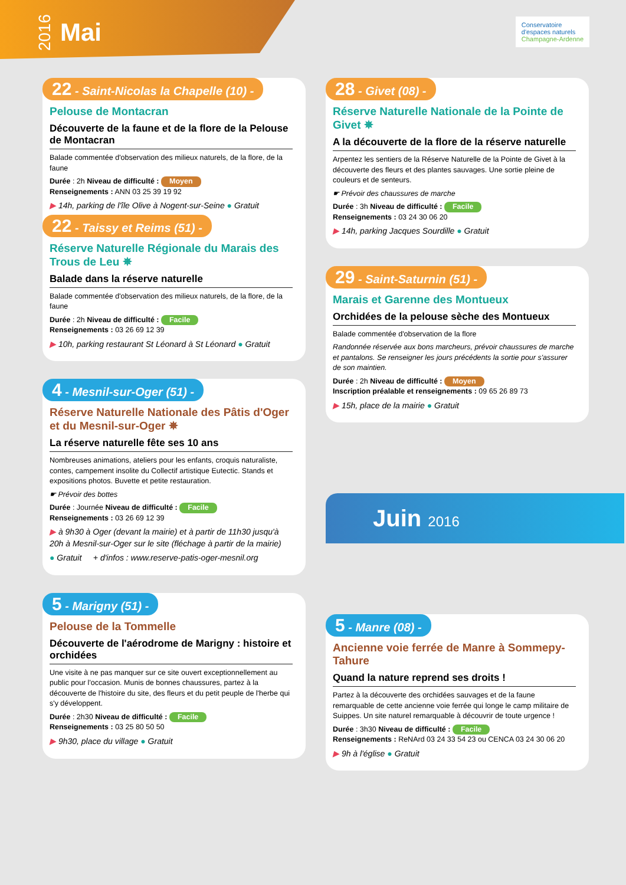2016 Mai
Conservatoire
d'espaces naturels
Champagne-Ardenne
22 - Saint-Nicolas la Chapelle (10) -
Pelouse de Montacran
Découverte de la faune et de la flore de la Pelouse de Montacran
Balade commentée d'observation des milieux naturels, de la flore, de la faune
Durée : 2h Niveau de difficulté : Moyen
Renseignements : ANN 03 25 39 19 92
▶ 14h, parking de l'île Olive à Nogent-sur-Seine ● Gratuit
22 - Taissy et Reims (51) -
Réserve Naturelle Régionale du Marais des Trous de Leu ✵
Balade dans la réserve naturelle
Balade commentée d'observation des milieux naturels, de la flore, de la faune
Durée : 2h Niveau de difficulté : Facile
Renseignements : 03 26 69 12 39
▶ 10h, parking restaurant St Léonard à St Léonard ● Gratuit
4 - Mesnil-sur-Oger (51) -
Réserve Naturelle Nationale des Pâtis d'Oger et du Mesnil-sur-Oger ✵
La réserve naturelle fête ses 10 ans
Nombreuses animations, ateliers pour les enfants, croquis naturaliste, contes, campement insolite du Collectif artistique Eutectic. Stands et expositions photos. Buvette et petite restauration.
☛ Prévoir des bottes
Durée : Journée Niveau de difficulté : Facile
Renseignements : 03 26 69 12 39
▶ à 9h30 à Oger (devant la mairie) et à partir de 11h30 jusqu'à 20h à Mesnil-sur-Oger sur le site (fléchage à partir de la mairie)
● Gratuit + d'infos : www.reserve-patis-oger-mesnil.org
5 - Marigny (51) -
Pelouse de la Tommelle
Découverte de l'aérodrome de Marigny : histoire et orchidées
Une visite à ne pas manquer sur ce site ouvert exceptionnellement au public pour l'occasion. Munis de bonnes chaussures, partez à la découverte de l'histoire du site, des fleurs et du petit peuple de l'herbe qui s'y développent.
Durée : 2h30 Niveau de difficulté : Facile
Renseignements : 03 25 80 50 50
▶ 9h30, place du village ● Gratuit
28 - Givet (08) -
Réserve Naturelle Nationale de la Pointe de Givet ✵
A la découverte de la flore de la réserve naturelle
Arpentez les sentiers de la Réserve Naturelle de la Pointe de Givet à la découverte des fleurs et des plantes sauvages. Une sortie pleine de couleurs et de senteurs.
☛ Prévoir des chaussures de marche
Durée : 3h Niveau de difficulté : Facile
Renseignements : 03 24 30 06 20
▶ 14h, parking Jacques Sourdille ● Gratuit
29 - Saint-Saturnin (51) -
Marais et Garenne des Montueux
Orchidées de la pelouse sèche des Montueux
Balade commentée d'observation de la flore
Randonnée réservée aux bons marcheurs, prévoir chaussures de marche et pantalons. Se renseigner les jours précédents la sortie pour s'assurer de son maintien.
Durée : 2h Niveau de difficulté : Moyen
Inscription préalable et renseignements : 09 65 26 89 73
▶ 15h, place de la mairie ● Gratuit
Juin 2016
5 - Manre (08) -
Ancienne voie ferrée de Manre à Sommepy-Tahure
Quand la nature reprend ses droits !
Partez à la découverte des orchidées sauvages et de la faune remarquable de cette ancienne voie ferrée qui longe le camp militaire de Suippes. Un site naturel remarquable à découvrir de toute urgence !
Durée : 3h30 Niveau de difficulté : Facile
Renseignements : ReNArd 03 24 33 54 23 ou CENCA 03 24 30 06 20
▶ 9h à l'église ● Gratuit